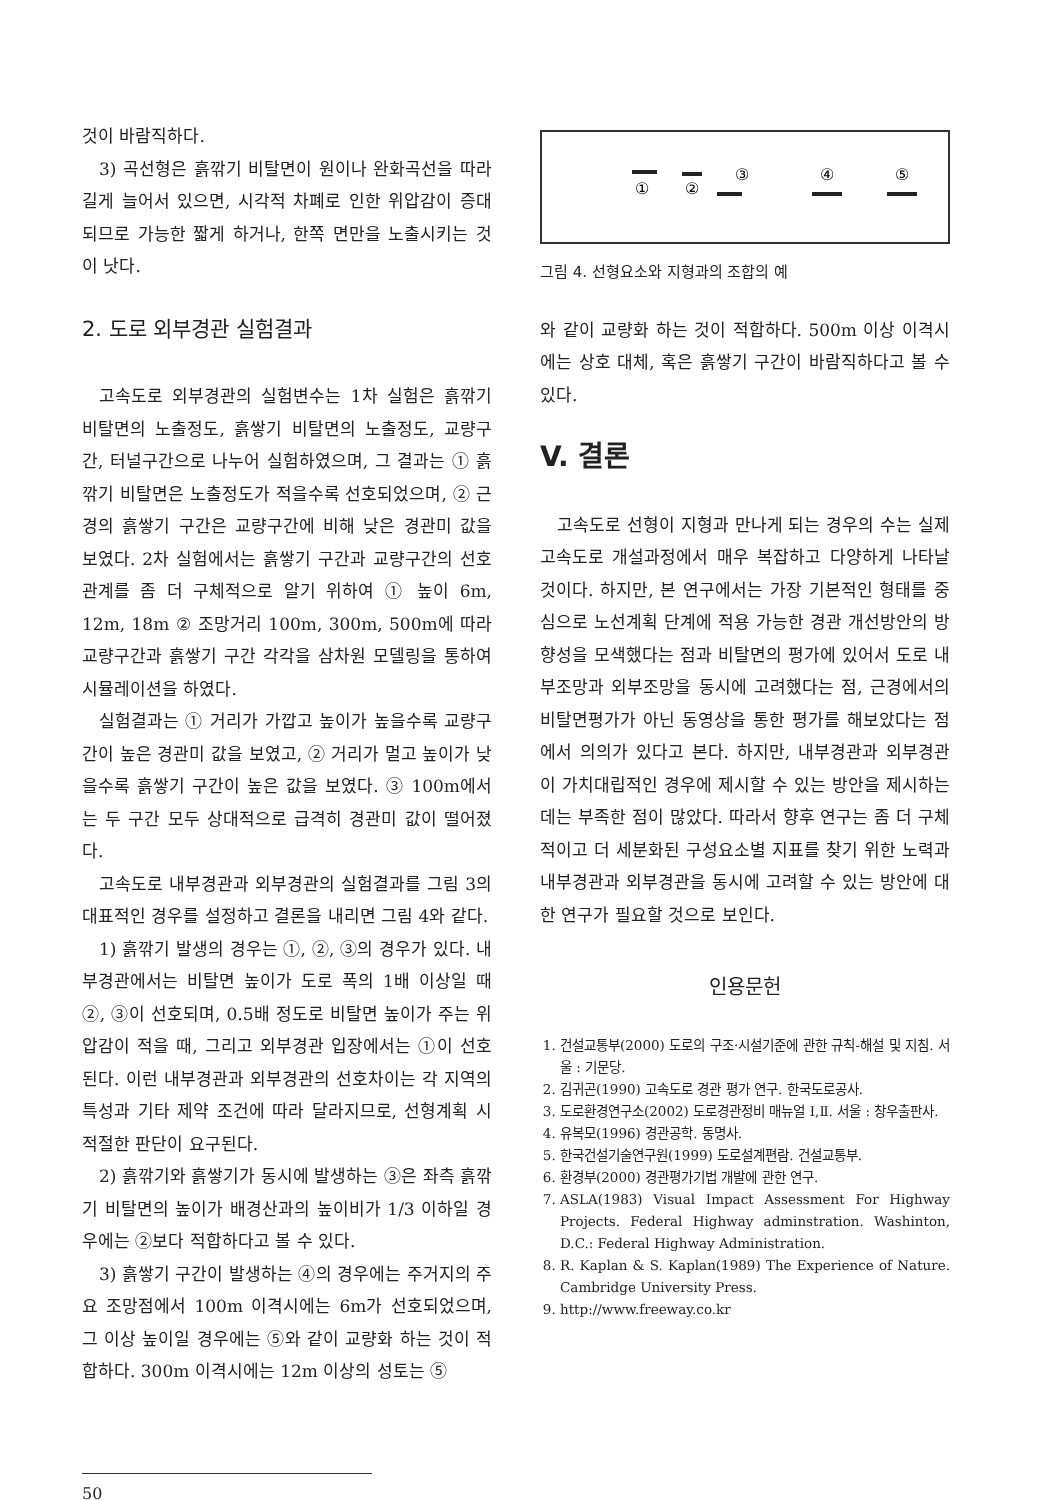것이 바람직하다.
3) 곡선형은 흙깎기 비탈면이 원이나 완화곡선을 따라 길게 늘어서 있으면, 시각적 차폐로 인한 위압감이 증대되므로 가능한 짧게 하거나, 한쪽 면만을 노출시키는 것이 낫다.
2. 도로 외부경관 실험결과
고속도로 외부경관의 실험변수는 1차 실험은 흙깎기 비탈면의 노출정도, 흙쌓기 비탈면의 노출정도, 교량구간, 터널구간으로 나누어 실험하였으며, 그 결과는 ① 흙깎기 비탈면은 노출정도가 적을수록 선호되었으며, ② 근경의 흙쌓기 구간은 교량구간에 비해 낮은 경관미 값을 보였다. 2차 실험에서는 흙쌓기 구간과 교량구간의 선호관계를 좀 더 구체적으로 알기 위하여 ① 높이 6m, 12m, 18m ② 조망거리 100m, 300m, 500m에 따라 교량구간과 흙쌓기 구간 각각을 삼차원 모델링을 통하여 시뮬레이션을 하였다.
실험결과는 ① 거리가 가깝고 높이가 높을수록 교량구간이 높은 경관미 값을 보였고, ② 거리가 멀고 높이가 낮을수록 흙쌓기 구간이 높은 값을 보였다. ③ 100m에서는 두 구간 모두 상대적으로 급격히 경관미 값이 떨어졌다.
고속도로 내부경관과 외부경관의 실험결과를 그림 3의 대표적인 경우를 설정하고 결론을 내리면 그림 4와 같다.
1) 흙깎기 발생의 경우는 ①, ②, ③의 경우가 있다. 내부경관에서는 비탈면 높이가 도로 폭의 1배 이상일 때 ②, ③이 선호되며, 0.5배 정도로 비탈면 높이가 주는 위압감이 적을 때, 그리고 외부경관 입장에서는 ①이 선호된다. 이런 내부경관과 외부경관의 선호차이는 각 지역의 특성과 기타 제약 조건에 따라 달라지므로, 선형계획 시 적절한 판단이 요구된다.
2) 흙깎기와 흙쌓기가 동시에 발생하는 ③은 좌측 흙깎기 비탈면의 높이가 배경산과의 높이비가 1/3 이하일 경우에는 ②보다 적합하다고 볼 수 있다.
3) 흙쌓기 구간이 발생하는 ④의 경우에는 주거지의 주요 조망점에서 100m 이격시에는 6m가 선호되었으며, 그 이상 높이일 경우에는 ⑤와 같이 교량화 하는 것이 적합하다. 300m 이격시에는 12m 이상의 성토는 ⑤
①
②
③
④
⑤
그림 4. 선형요소와 지형과의 조합의 예
와 같이 교량화 하는 것이 적합하다. 500m 이상 이격시에는 상호 대체, 혹은 흙쌓기 구간이 바람직하다고 볼 수 있다.
V. 결론
고속도로 선형이 지형과 만나게 되는 경우의 수는 실제 고속도로 개설과정에서 매우 복잡하고 다양하게 나타날 것이다. 하지만, 본 연구에서는 가장 기본적인 형태를 중심으로 노선계획 단계에 적용 가능한 경관 개선방안의 방향성을 모색했다는 점과 비탈면의 평가에 있어서 도로 내부조망과 외부조망을 동시에 고려했다는 점, 근경에서의 비탈면평가가 아닌 동영상을 통한 평가를 해보았다는 점에서 의의가 있다고 본다. 하지만, 내부경관과 외부경관이 가치대립적인 경우에 제시할 수 있는 방안을 제시하는 데는 부족한 점이 많았다. 따라서 향후 연구는 좀 더 구체적이고 더 세분화된 구성요소별 지표를 찾기 위한 노력과 내부경관과 외부경관을 동시에 고려할 수 있는 방안에 대한 연구가 필요할 것으로 보인다.
인용문헌
1. 건설교통부(2000) 도로의 구조·시설기준에 관한 규칙-해설 및 지침. 서울 : 기문당.
2. 김귀곤(1990) 고속도로 경관 평가 연구. 한국도로공사.
3. 도로환경연구소(2002) 도로경관정비 매뉴얼 Ⅰ,Ⅱ. 서울 : 창우출판사.
4. 유복모(1996) 경관공학. 동명사.
5. 한국건설기술연구원(1999) 도로설계편람. 건설교통부.
6. 환경부(2000) 경관평가기법 개발에 관한 연구.
7. ASLA(1983) Visual Impact Assessment For Highway Projects. Federal Highway adminstration. Washinton, D.C.: Federal Highway Administration.
8. R. Kaplan & S. Kaplan(1989) The Experience of Nature. Cambridge University Press.
9. http://www.freeway.co.kr
50